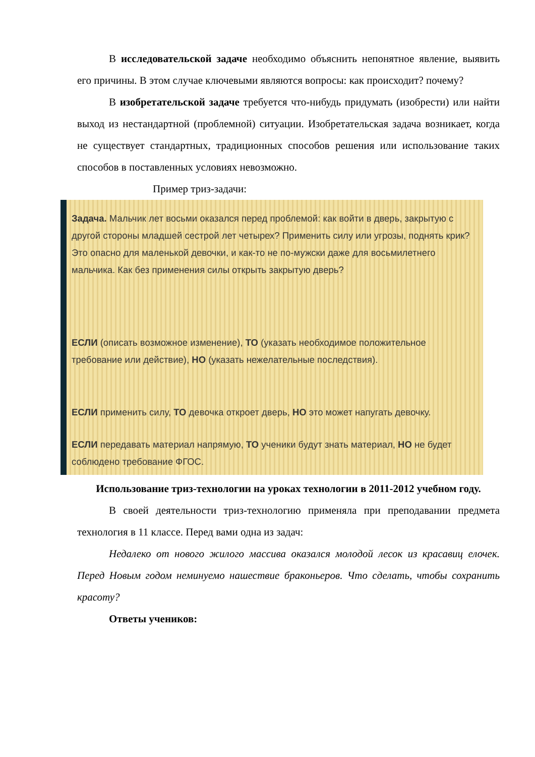В исследовательской задаче необходимо объяснить непонятное явление, выявить его причины. В этом случае ключевыми являются вопросы: как происходит? почему?
В изобретательской задаче требуется что-нибудь придумать (изобрести) или найти выход из нестандартной (проблемной) ситуации. Изобретательская задача возникает, когда не существует стандартных, традиционных способов решения или использование таких способов в поставленных условиях невозможно.
Пример триз-задачи:
Задача. Мальчик лет восьми оказался перед проблемой: как войти в дверь, закрытую с другой стороны младшей сестрой лет четырех? Применить силу или угрозы, поднять крик? Это опасно для маленькой девочки, и как-то не по-мужски даже для восьмилетнего мальчика. Как без применения силы открыть закрытую дверь?
ЕСЛИ (описать возможное изменение), ТО (указать необходимое положительное требование или действие), НО (указать нежелательные последствия).
ЕСЛИ применить силу, ТО девочка откроет дверь, НО это может напугать девочку.
ЕСЛИ передавать материал напрямую, ТО ученики будут знать материал, НО не будет соблюдено требование ФГОС.
Использование триз-технологии на уроках технологии в 2011-2012 учебном году.
В своей деятельности триз-технологию применяла при преподавании предмета технология в 11 классе. Перед вами одна из задач:
Недалеко от нового жилого массива оказался молодой лесок из красавиц елочек. Перед Новым годом неминуемо нашествие браконьеров. Что сделать, чтобы сохранить красоту?
Ответы учеников: